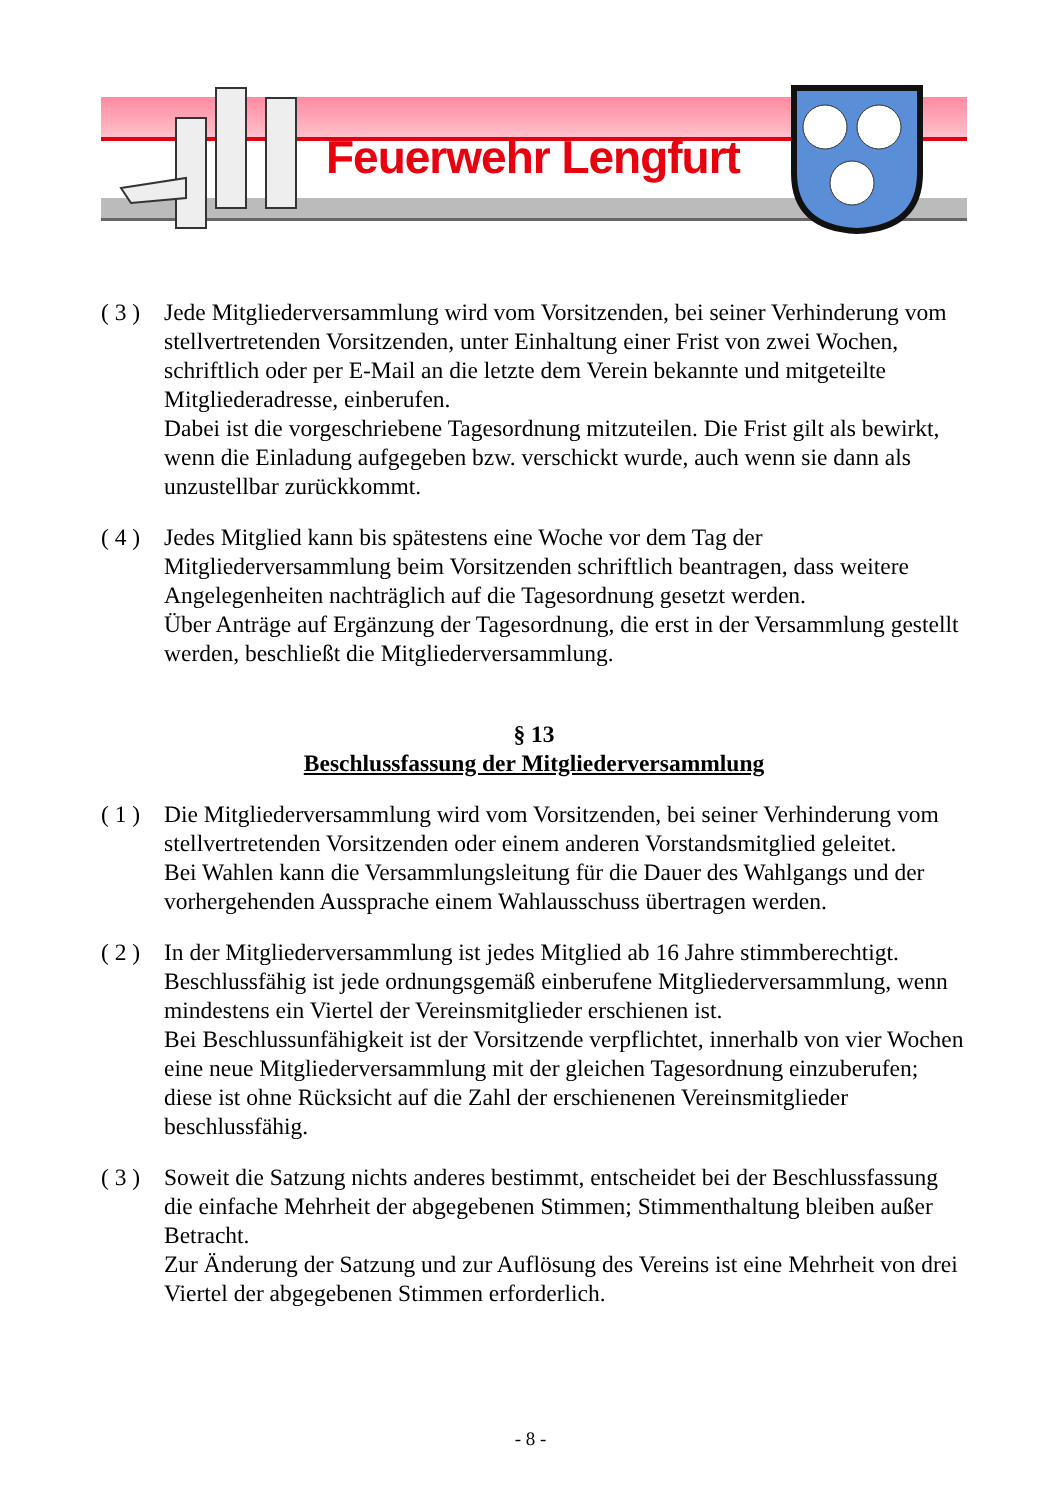Feuerwehr Lengfurt
( 3 )
Jede Mitgliederversammlung wird vom Vorsitzenden, bei seiner Verhinderung vom stellvertretenden Vorsitzenden, unter Einhaltung einer Frist von zwei Wochen, schriftlich oder per E-Mail an die letzte dem Verein bekannte und mitgeteilte Mitgliederadresse, einberufen.
Dabei ist die vorgeschriebene Tagesordnung mitzuteilen. Die Frist gilt als bewirkt, wenn die Einladung aufgegeben bzw. verschickt wurde, auch wenn sie dann als unzustellbar zurückkommt.
( 4 )
Jedes Mitglied kann bis spätestens eine Woche vor dem Tag der Mitgliederversammlung beim Vorsitzenden schriftlich beantragen, dass weitere Angelegenheiten nachträglich auf die Tagesordnung gesetzt werden.
Über Anträge auf Ergänzung der Tagesordnung, die erst in der Versammlung gestellt werden, beschließt die Mitgliederversammlung.
§ 13
Beschlussfassung der Mitgliederversammlung
( 1 )
Die Mitgliederversammlung wird vom Vorsitzenden, bei seiner Verhinderung vom stellvertretenden Vorsitzenden oder einem anderen Vorstandsmitglied geleitet.
Bei Wahlen kann die Versammlungsleitung für die Dauer des Wahlgangs und der vorhergehenden Aussprache einem Wahlausschuss übertragen werden.
( 2 )
In der Mitgliederversammlung ist jedes Mitglied ab 16 Jahre stimmberechtigt.
Beschlussfähig ist jede ordnungsgemäß einberufene Mitgliederversammlung, wenn mindestens ein Viertel der Vereinsmitglieder erschienen ist.
Bei Beschlussunfähigkeit ist der Vorsitzende verpflichtet, innerhalb von vier Wochen eine neue Mitgliederversammlung mit der gleichen Tagesordnung einzuberufen; diese ist ohne Rücksicht auf die Zahl der erschienenen Vereinsmitglieder beschlussfähig.
( 3 )
Soweit die Satzung nichts anderes bestimmt, entscheidet bei der Beschlussfassung die einfache Mehrheit der abgegebenen Stimmen; Stimmenthaltung bleiben außer Betracht.
Zur Änderung der Satzung und zur Auflösung des Vereins ist eine Mehrheit von drei Viertel der abgegebenen Stimmen erforderlich.
- 8 -